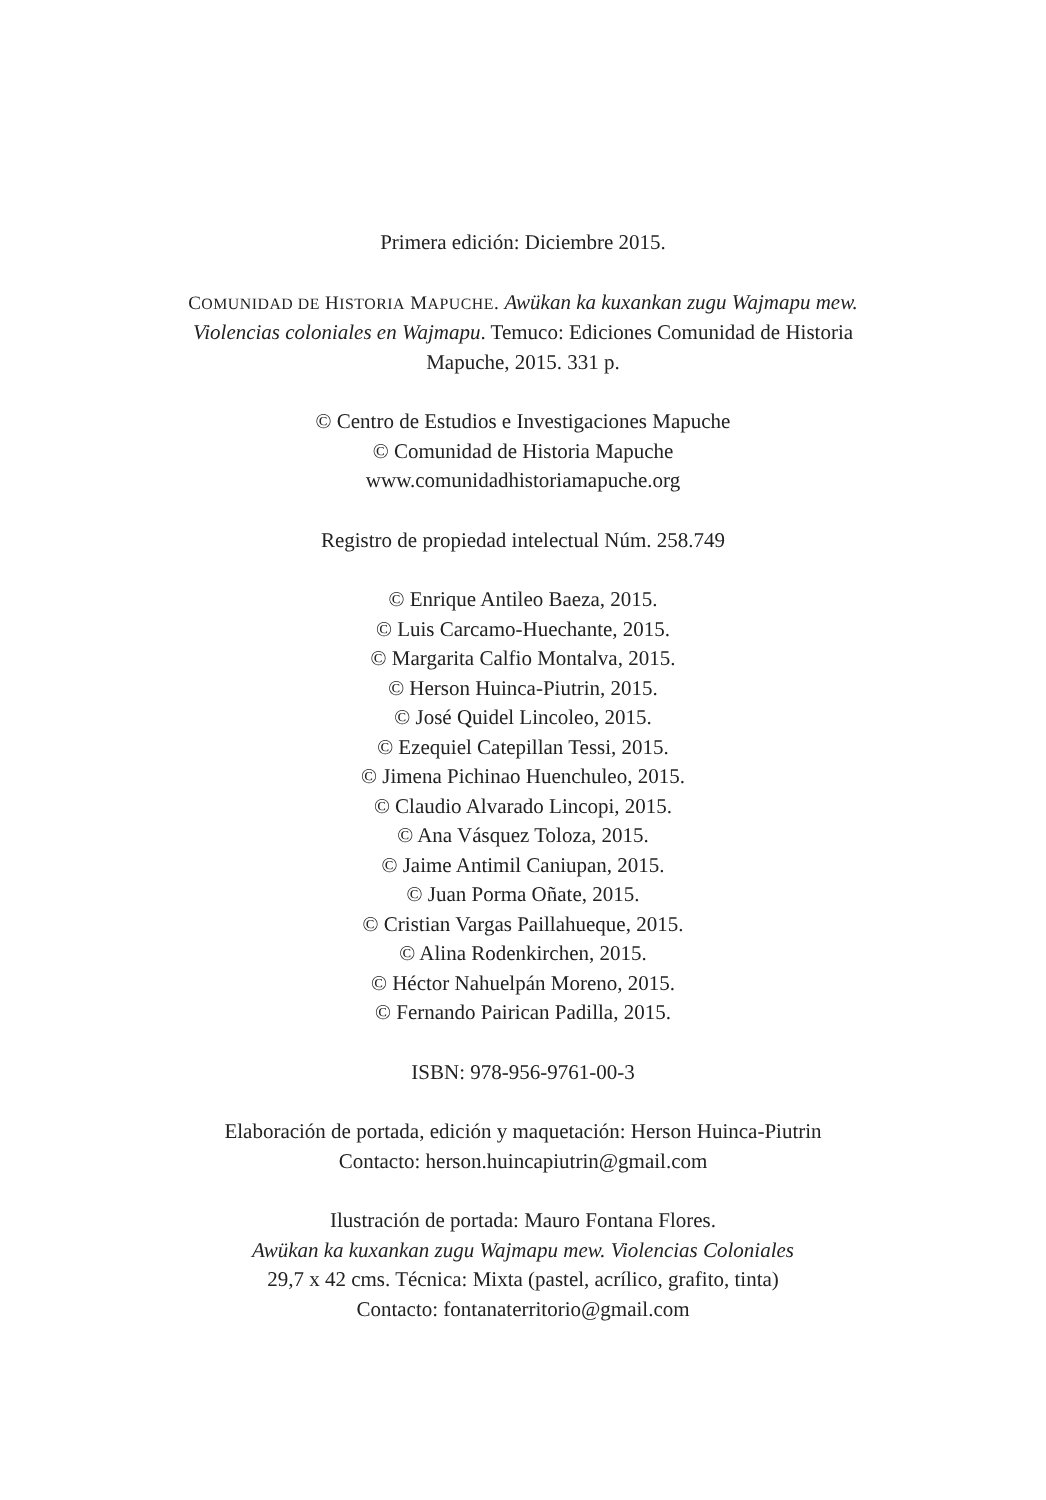Primera edición: Diciembre 2015.
COMUNIDAD DE HISTORIA MAPUCHE. Awükan ka kuxankan zugu Wajmapu mew.
Violencias coloniales en Wajmapu. Temuco: Ediciones Comunidad de Historia
Mapuche, 2015. 331 p.
© Centro de Estudios e Investigaciones Mapuche
© Comunidad de Historia Mapuche
www.comunidadhistoriamapuche.org
Registro de propiedad intelectual Núm. 258.749
© Enrique Antileo Baeza, 2015.
© Luis Carcamo-Huechante, 2015.
© Margarita Calfio Montalva, 2015.
© Herson Huinca-Piutrin, 2015.
© José Quidel Lincoleo, 2015.
© Ezequiel Catepillan Tessi, 2015.
© Jimena Pichinao Huenchuleo, 2015.
© Claudio Alvarado Lincopi, 2015.
© Ana Vásquez Toloza, 2015.
© Jaime Antimil Caniupan, 2015.
© Juan Porma Oñate, 2015.
© Cristian Vargas Paillahueque, 2015.
© Alina Rodenkirchen, 2015.
© Héctor Nahuelpán Moreno, 2015.
© Fernando Pairican Padilla, 2015.
ISBN: 978-956-9761-00-3
Elaboración de portada, edición y maquetación: Herson Huinca-Piutrin
Contacto: herson.huincapiutrin@gmail.com
Ilustración de portada: Mauro Fontana Flores.
Awükan ka kuxankan zugu Wajmapu mew. Violencias Coloniales
29,7 x 42 cms. Técnica: Mixta (pastel, acrílico, grafito, tinta)
Contacto: fontanaterritorio@gmail.com